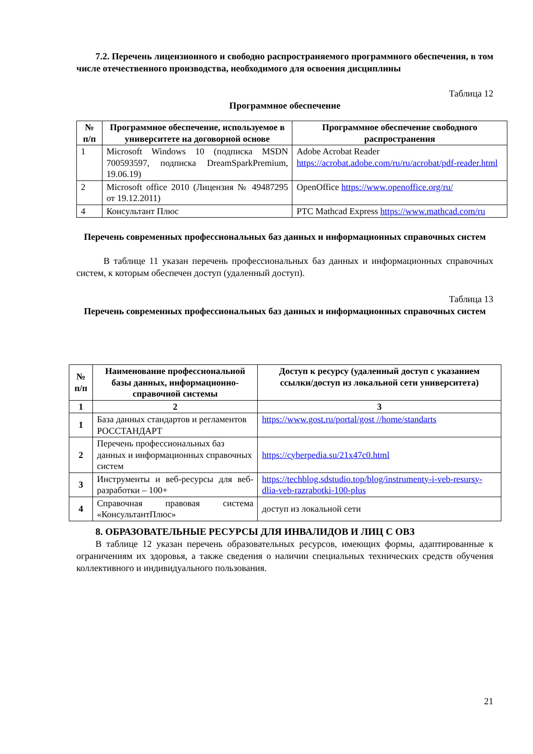7.2. Перечень лицензионного и свободно распространяемого программного обеспечения, в том числе отечественного производства, необходимого для освоения дисциплины
Таблица 12
Программное обеспечение
| № п/п | Программное обеспечение, используемое в университете на договорной основе | Программное обеспечение свободного распространения |
| --- | --- | --- |
| 1 | Microsoft Windows 10 (подписка MSDN 700593597, подписка DreamSparkPremium, 19.06.19) | Adobe Acrobat Reader https://acrobat.adobe.com/ru/ru/acrobat/pdf-reader.html |
| 2 | Microsoft office 2010 (Лицензия № 49487295 от 19.12.2011) | OpenOffice https://www.openoffice.org/ru/ |
| 4 | Консультант Плюс | PTC Mathcad Express https://www.mathcad.com/ru |
Перечень современных профессиональных баз данных и информационных справочных систем
В таблице 11 указан перечень профессиональных баз данных и информационных справочных систем, к которым обеспечен доступ (удаленный доступ).
Таблица 13
Перечень современных профессиональных баз данных и информационных справочных систем
| № п/п | Наименование профессиональной базы данных, информационно-справочной системы | Доступ к ресурсу (удаленный доступ с указанием ссылки/доступ из локальной сети университета) |
| --- | --- | --- |
| 1 | 2 | 3 |
| 1 | База данных стандартов и регламентов РОССТАНДАРТ | https://www.gost.ru/portal/gost //home/standarts |
| 2 | Перечень профессиональных баз данных и информационных справочных систем | https://cyberpedia.su/21x47c0.html |
| 3 | Инструменты и веб-ресурсы для веб-разработки – 100+ | https://techblog.sdstudio.top/blog/instrumenty-i-veb-resursy-dlia-veb-razrabotki-100-plus |
| 4 | Справочная правовая система «КонсультантПлюс» | доступ из локальной сети |
8. ОБРАЗОВАТЕЛЬНЫЕ РЕСУРСЫ ДЛЯ ИНВАЛИДОВ И ЛИЦ С ОВЗ
В таблице 12 указан перечень образовательных ресурсов, имеющих формы, адаптированные к ограничениям их здоровья, а также сведения о наличии специальных технических средств обучения коллективного и индивидуального пользования.
21